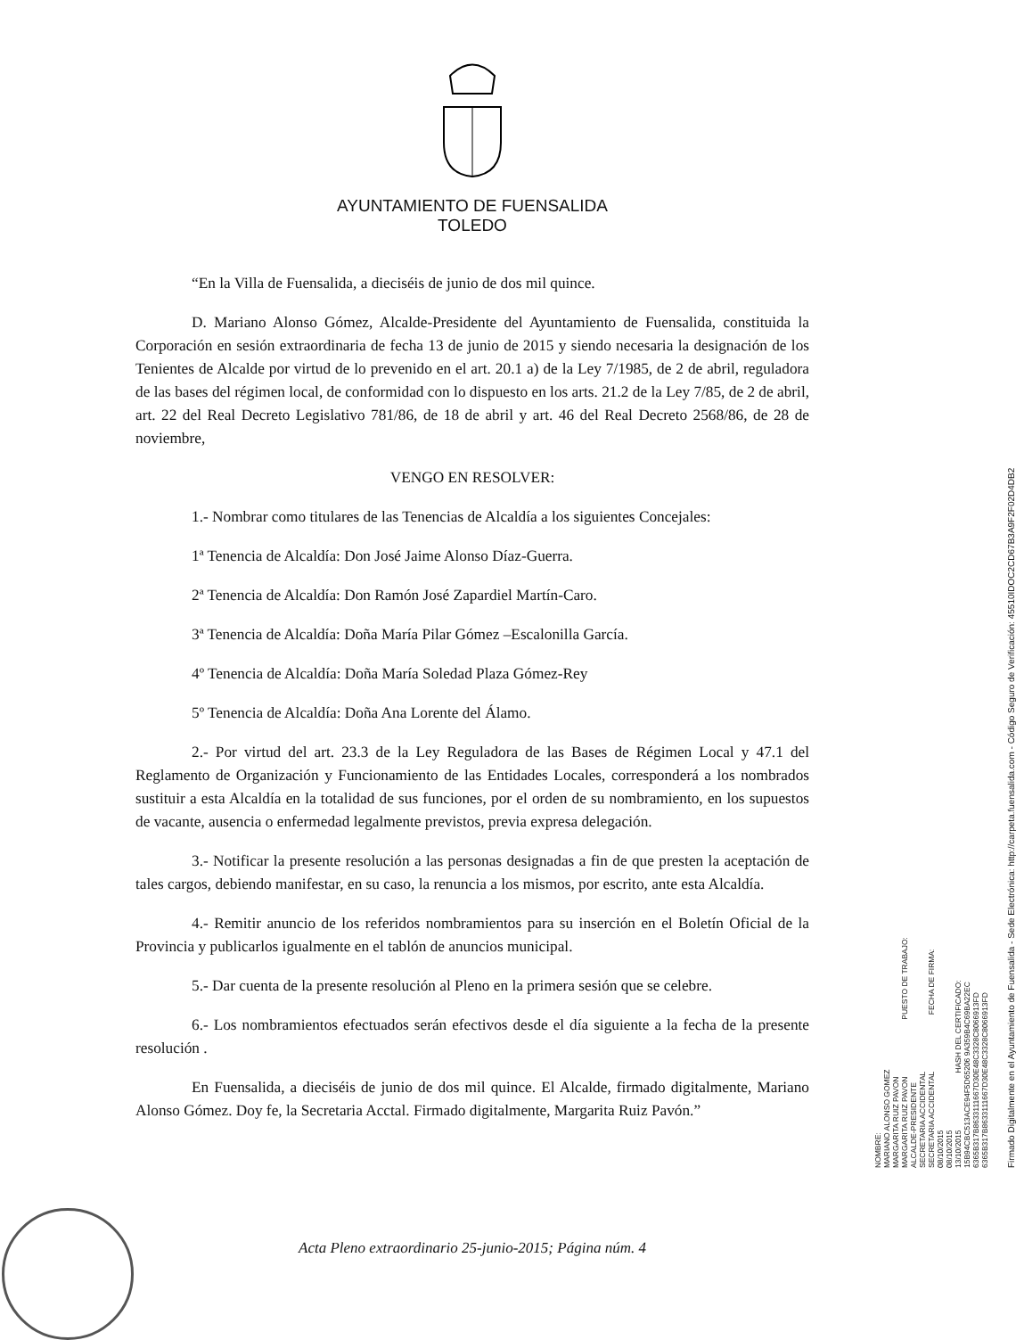AYUNTAMIENTO DE FUENSALIDA
TOLEDO
“En la Villa de Fuensalida, a dieciséis de junio de dos mil quince.
D. Mariano Alonso Gómez, Alcalde-Presidente del Ayuntamiento de Fuensalida, constituida la Corporación en sesión extraordinaria de fecha 13 de junio de 2015 y siendo necesaria la designación de los Tenientes de Alcalde por virtud de lo prevenido en el art. 20.1 a) de la Ley 7/1985, de 2 de abril, reguladora de las bases del régimen local, de conformidad con lo dispuesto en los arts. 21.2 de la Ley 7/85, de 2 de abril, art. 22 del Real Decreto Legislativo 781/86, de 18 de abril y art. 46 del Real Decreto 2568/86, de 28 de noviembre,
VENGO EN RESOLVER:
1.- Nombrar como titulares de las Tenencias de Alcaldía a los siguientes Concejales:
1ª Tenencia de Alcaldía: Don José Jaime Alonso Díaz-Guerra.
2ª Tenencia de Alcaldía: Don Ramón José Zapardiel Martín-Caro.
3ª Tenencia de Alcaldía: Doña María Pilar Gómez –Escalonilla García.
4º Tenencia de Alcaldía: Doña María Soledad Plaza Gómez-Rey
5º Tenencia de Alcaldía: Doña Ana Lorente del Álamo.
2.- Por virtud del art. 23.3 de la Ley Reguladora de las Bases de Régimen Local y 47.1 del Reglamento de Organización y Funcionamiento de las Entidades Locales, corresponderá a los nombrados sustituir a esta Alcaldía en la totalidad de sus funciones, por el orden de su nombramiento, en los supuestos de vacante, ausencia o enfermedad legalmente previstos, previa expresa delegación.
3.- Notificar la presente resolución a las personas designadas a fin de que presten la aceptación de tales cargos, debiendo manifestar, en su caso, la renuncia a los mismos, por escrito, ante esta Alcaldía.
4.- Remitir anuncio de los referidos nombramientos para su inserción en el Boletín Oficial de la Provincia y publicarlos igualmente en el tablón de anuncios municipal.
5.- Dar cuenta de la presente resolución al Pleno en la primera sesión que se celebre.
6.- Los nombramientos efectuados serán efectivos desde el día siguiente a la fecha de la presente resolución .
En Fuensalida, a dieciséis de junio de dos mil quince. El Alcalde, firmado digitalmente, Mariano Alonso Gómez. Doy fe, la Secretaria Acctal. Firmado digitalmente, Margarita Ruiz Pavón.”
NOMBRE:
MARIANO ALONSO GOMEZ
MARGARITA RUIZ PAVON
MARGARITA RUIZ PAVON PUESTO DE TRABAJO:
ALCALDE-PRESIDENTE
SECRETARIA ACCIDENTAL
SECRETARIA ACCIDENTAL FECHA DE FIRMA:
08/10/2015
08/10/2015
13/10/2015 HASH DEL CERTIFICADO:
15B94CBC513ACE94F5D65206 9A359B4C69BA22EC
6365B317B8633111667D30E48C3328C8066913FD
6365B317B8633111667D30E48C3328C8066913FD
Firmado Digitalmente en el Ayuntamiento de Fuensalida - Sede Electrónica: http://carpeta.fuensalida.com - Código Seguro de Verificación: 45510IDOC2CD67B3A9F2F02D4DB2
Acta Pleno extraordinario 25-junio-2015; Página núm. 4